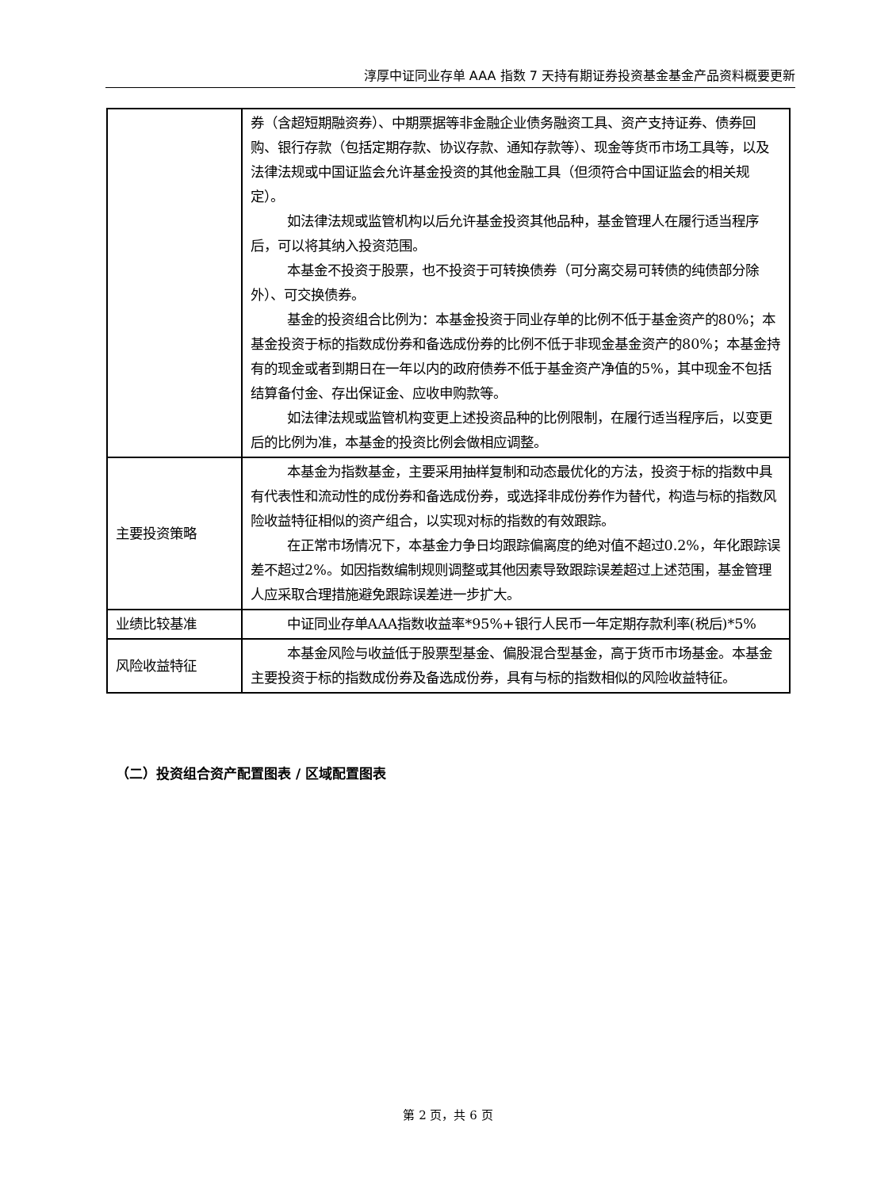淳厚中证同业存单 AAA 指数 7 天持有期证券投资基金基金产品资料概要更新
| | 券（含超短期融资券）、中期票据等非金融企业债务融资工具、资产支持证券、债券回购、银行存款（包括定期存款、协议存款、通知存款等）、现金等货币市场工具等，以及法律法规或中国证监会允许基金投资的其他金融工具（但须符合中国证监会的相关规定）。 如法律法规或监管机构以后允许基金投资其他品种，基金管理人在履行适当程序后，可以将其纳入投资范围。 本基金不投资于股票，也不投资于可转换债券（可分离交易可转债的纯债部分除外）、可交换债券。 基金的投资组合比例为：本基金投资于同业存单的比例不低于基金资产的80%；本基金投资于标的指数成份券和备选成份券的比例不低于非现金基金资产的80%；本基金持有的现金或者到期日在一年以内的政府债券不低于基金资产净值的5%，其中现金不包括结算备付金、存出保证金、应收申购款等。 如法律法规或监管机构变更上述投资品种的比例限制，在履行适当程序后，以变更后的比例为准，本基金的投资比例会做相应调整。 |
| 主要投资策略 | 本基金为指数基金，主要采用抽样复制和动态最优化的方法，投资于标的指数中具有代表性和流动性的成份券和备选成份券，或选择非成份券作为替代，构造与标的指数风险收益特征相似的资产组合，以实现对标的指数的有效跟踪。 在正常市场情况下，本基金力争日均跟踪偏离度的绝对值不超过0.2%，年化跟踪误差不超过2%。如因指数编制规则调整或其他因素导致跟踪误差超过上述范围，基金管理人应采取合理措施避免跟踪误差进一步扩大。 |
| 业绩比较基准 | 中证同业存单AAA指数收益率*95%+银行人民币一年定期存款利率(税后)*5% |
| 风险收益特征 | 本基金风险与收益低于股票型基金、偏股混合型基金，高于货币市场基金。本基金主要投资于标的指数成份券及备选成份券，具有与标的指数相似的风险收益特征。 |
（二）投资组合资产配置图表 / 区域配置图表
第 2 页，共 6 页